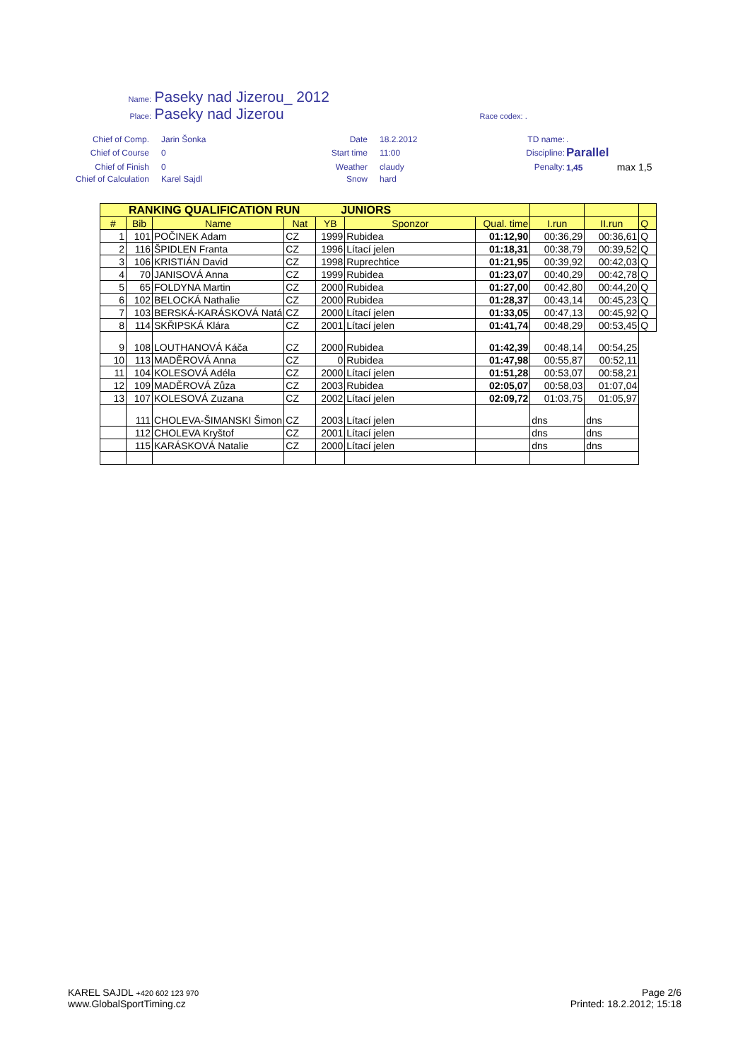Name: Paseky nad Jizerou_ 2012
Place: Paseky nad Jizerou Race codex: .
| Chief of Comp. | Jarin Šonka | Date | 18.2.2012 | TD name: | . |
| Chief of Course | 0 | Start time | 11:00 | Discipline: | Parallel |
| Chief of Finish | 0 | Weather | claudy | Penalty: | 1,45 max 1,5 |
| Chief of Calculation | Karel Sajdl | Snow | hard | | |
| RANKING QUALIFICATION RUN JUNIORS | | | | | | | | | |
| --- | --- | --- | --- | --- | --- | --- | --- | --- | --- |
| # | Bib | Name | Nat | YB | Sponzor | Qual. time | I.run | II.run | Q |
| 1 | 101 | POČINEK Adam | CZ | 1999 | Rubidea | 01:12,90 | 00:36,29 | 00:36,61 | Q |
| 2 | 116 | ŠPIDLEN Franta | CZ | 1996 | Lítací jelen | 01:18,31 | 00:38,79 | 00:39,52 | Q |
| 3 | 106 | KRISTIÁN David | CZ | 1998 | Ruprechtice | 01:21,95 | 00:39,92 | 00:42,03 | Q |
| 4 | 70 | JANISOVÁ Anna | CZ | 1999 | Rubidea | 01:23,07 | 00:40,29 | 00:42,78 | Q |
| 5 | 65 | FOLDYNA Martin | CZ | 2000 | Rubidea | 01:27,00 | 00:42,80 | 00:44,20 | Q |
| 6 | 102 | BELOCKÁ Nathalie | CZ | 2000 | Rubidea | 01:28,37 | 00:43,14 | 00:45,23 | Q |
| 7 | 103 | BERSKÁ-KARÁSKOVÁ Natá | CZ | 2000 | Lítací jelen | 01:33,05 | 00:47,13 | 00:45,92 | Q |
| 8 | 114 | SKŘIPSKÁ Klára | CZ | 2001 | Lítací jelen | 01:41,74 | 00:48,29 | 00:53,45 | Q |
| 9 | 108 | LOUTHANOVÁ Káča | CZ | 2000 | Rubidea | 01:42,39 | 00:48,14 | 00:54,25 | |
| 10 | 113 | MADĚROVÁ Anna | CZ | 0 | Rubidea | 01:47,98 | 00:55,87 | 00:52,11 | |
| 11 | 104 | KOLESOVÁ Adéla | CZ | 2000 | Lítací jelen | 01:51,28 | 00:53,07 | 00:58,21 | |
| 12 | 109 | MADĚROVÁ Zůza | CZ | 2003 | Rubidea | 02:05,07 | 00:58,03 | 01:07,04 | |
| 13 | 107 | KOLESOVÁ Zuzana | CZ | 2002 | Lítací jelen | 02:09,72 | 01:03,75 | 01:05,97 | |
| | 111 | CHOLEVA-ŠIMANSKI Šimon | CZ | 2003 | Lítací jelen | | dns | dns | |
| | 112 | CHOLEVA Kryštof | CZ | 2001 | Lítací jelen | | dns | dns | |
| | 115 | KARÁSKOVÁ Natalie | CZ | 2000 | Lítací jelen | | dns | dns | |
KAREL SAJDL +420 602 123 970
www.GlobalSportTiming.cz
Page 2/6
Printed: 18.2.2012; 15:18